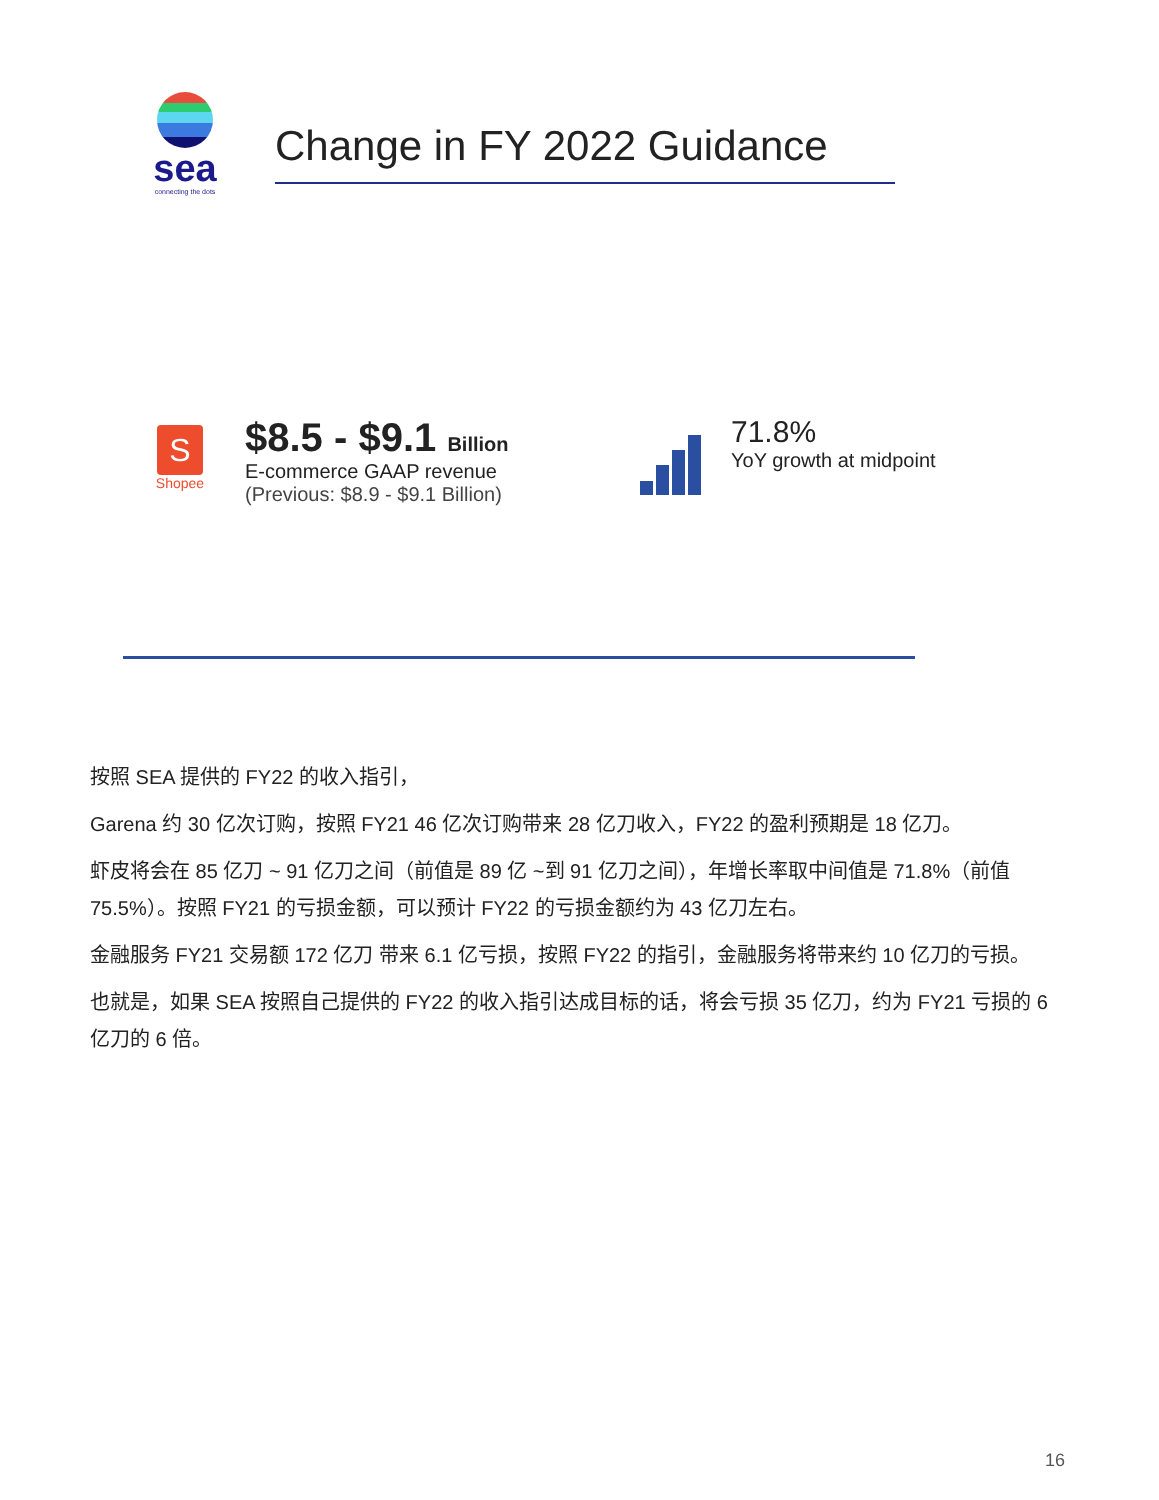sea
connecting the dots
Change in FY 2022 Guidance
S
Shopee
$8.5 - $9.1 Billion
E-commerce GAAP revenue
(Previous: $8.9 - $9.1 Billion)
71.8%
YoY growth at midpoint
按照 SEA 提供的 FY22 的收入指引，
Garena 约 30 亿次订购，按照 FY21 46 亿次订购带来 28 亿刀收入，FY22 的盈利预期是 18 亿刀。
虾皮将会在 85 亿刀 ~ 91 亿刀之间（前值是 89 亿 ~到 91 亿刀之间），年增长率取中间值是 71.8%（前值 75.5%）。按照 FY21 的亏损金额，可以预计 FY22 的亏损金额约为 43 亿刀左右。
金融服务 FY21 交易额 172 亿刀 带来 6.1 亿亏损，按照 FY22 的指引，金融服务将带来约 10 亿刀的亏损。
也就是，如果 SEA 按照自己提供的 FY22 的收入指引达成目标的话，将会亏损 35 亿刀，约为 FY21 亏损的 6 亿刀的 6 倍。
16